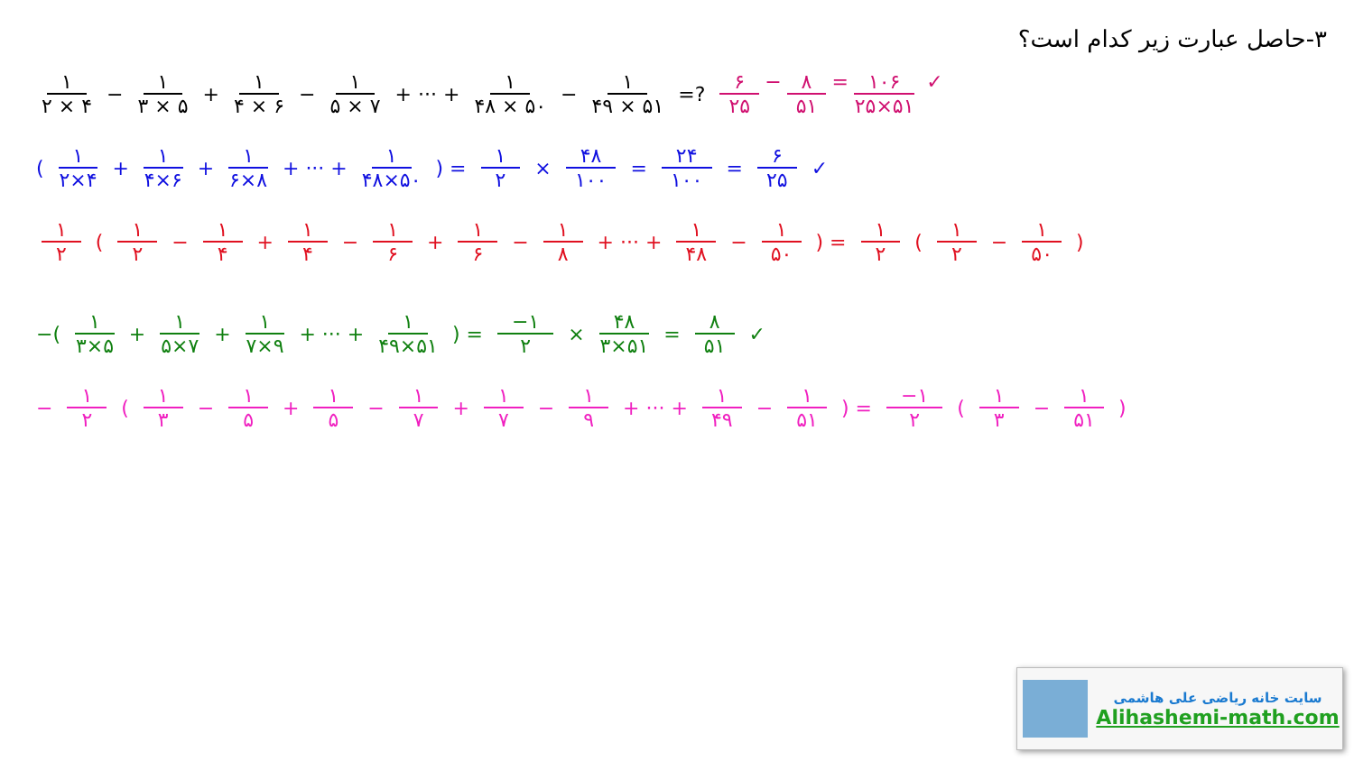۳-حاصل عبارت زیر کدام است؟
۱ ۲ × ۴ − ۱ ۳ × ۵ + ۱ ۴ × ۶ − ۱ ۵ × ۷ + ··· + ۱ ۴۸ × ۵۰ − ۱ ۴۹ × ۵۱ =? ۶ ۲۵ − ۸ ۵۱ = ۱۰۶ ۲۵×۵۱ ✓
( ۱ ۲×۴ + ۱ ۴×۶ + ۱ ۶×۸ + ··· + ۱ ۴۸×۵۰) = ۱ ۲ × ۴۸ ۱۰۰ = ۲۴ ۱۰۰ = ۶ ۲۵ ✓
۱ ۲ ( ۱ ۲ − ۱ ۴ + ۱ ۴ − ۱ ۶ + ۱ ۶ − ۱ ۸ + ··· + ۱ ۴۸ − ۱ ۵۰) = ۱ ۲ (۱ ۲ − ۱ ۵۰)
−( ۱ ۳×۵ + ۱ ۵×۷ + ۱ ۷×۹ + ··· + ۱ ۴۹×۵۱) = −۱ ۲ × ۴۸ ۳×۵۱ = ۸ ۵۱ ✓
− ۱ ۲ ( ۱ ۳ − ۱ ۵ + ۱ ۵ − ۱ ۷ + ۱ ۷ − ۱ ۹ + ··· + ۱ ۴۹ − ۱ ۵۱) = −۱ ۲ (۱ ۳ − ۱ ۵۱)
سایت خانه ریاضی علی هاشمی
Alihashemi-math.com